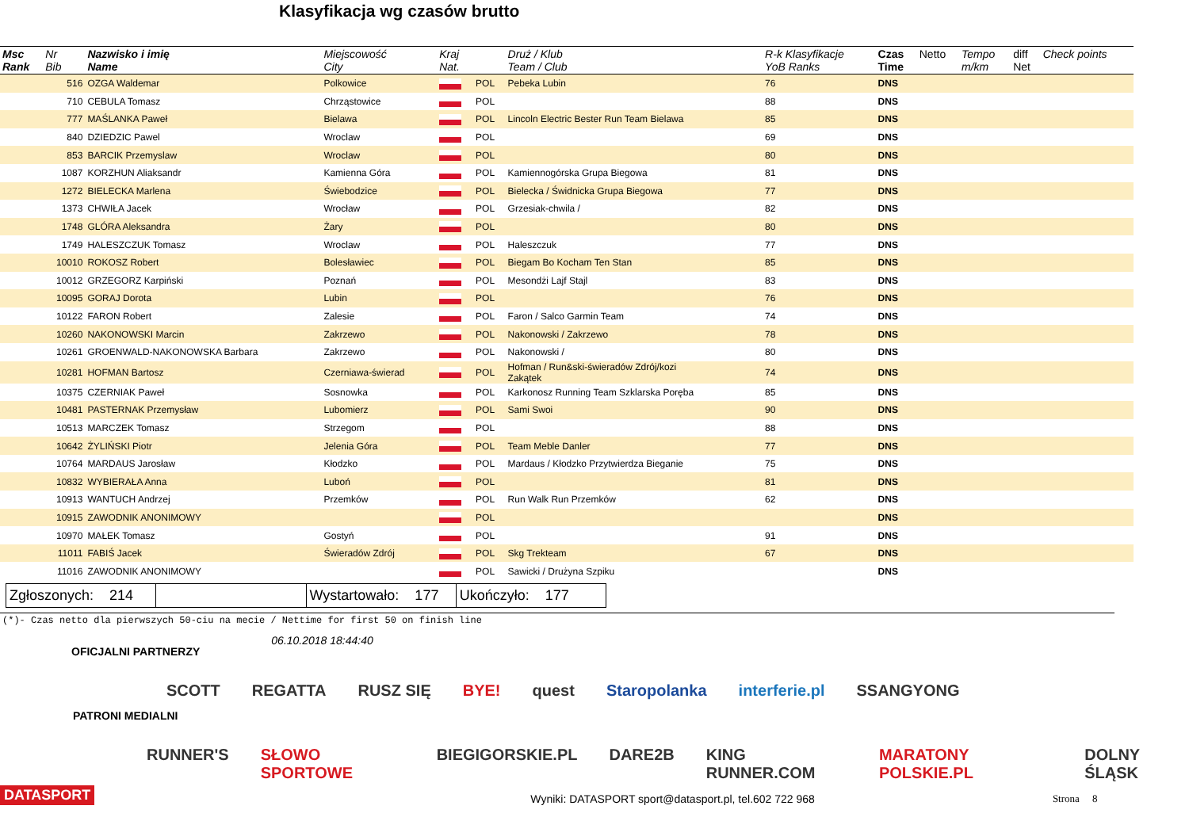Klasyfikacja wg czasów brutto
| Msc Rank | Nr Bib | Nazwisko i imię Name | Miejscowość City | Kraj Nat. | | Druż / Klub Team / Club | R-k Klasyfikacje YoB Ranks | Czas Time | Netto | Tempo m/km | diff Net | Check points |
| --- | --- | --- | --- | --- | --- | --- | --- | --- | --- | --- | --- | --- |
| | 516 | OZGA Waldemar | Polkowice | | POL | Pebeka Lubin | 76 | DNS | | | | |
| | 710 | CEBULA Tomasz | Chrząstowice | | POL | | 88 | DNS | | | | |
| | 777 | MAŚLANKA Paweł | Bielawa | | POL | Lincoln Electric Bester Run Team Bielawa | 85 | DNS | | | | |
| | 840 | DZIEDZIC Pawel | Wroclaw | | POL | | 69 | DNS | | | | |
| | 853 | BARCIK Przemyslaw | Wroclaw | | POL | | 80 | DNS | | | | |
| | 1087 | KORZHUN Aliaksandr | Kamienna Góra | | POL | Kamiennogórska Grupa Biegowa | 81 | DNS | | | | |
| | 1272 | BIELECKA Marlena | Świebodzice | | POL | Bielecka / Świdnicka Grupa Biegowa | 77 | DNS | | | | |
| | 1373 | CHWIŁA Jacek | Wrocław | | POL | Grzesiak-chwila / | 82 | DNS | | | | |
| | 1748 | GLÓRA Aleksandra | Żary | | POL | | 80 | DNS | | | | |
| | 1749 | HALESZCZUK Tomasz | Wroclaw | | POL | Haleszczuk | 77 | DNS | | | | |
| | 10010 | ROKOSZ Robert | Bolesławiec | | POL | Biegam Bo Kocham Ten Stan | 85 | DNS | | | | |
| | 10012 | GRZEGORZ Karpiński | Poznań | | POL | Mesondżi Lajf Stajl | 83 | DNS | | | | |
| | 10095 | GORAJ Dorota | Lubin | | POL | | 76 | DNS | | | | |
| | 10122 | FARON Robert | Zalesie | | POL | Faron / Salco Garmin Team | 74 | DNS | | | | |
| | 10260 | NAKONOWSKI Marcin | Zakrzewo | | POL | Nakonowski / Zakrzewo | 78 | DNS | | | | |
| | 10261 | GROENWALD-NAKONOWSKA Barbara | Zakrzewo | | POL | Nakonowski / | 80 | DNS | | | | |
| | 10281 | HOFMAN Bartosz | Czerniawa-świerad | | POL | Hofman / Run&ski-świeradów Zdrój/kozi Zakątek | 74 | DNS | | | | |
| | 10375 | CZERNIAK Paweł | Sosnowka | | POL | Karkonosz Running Team Szklarska Poręba | 85 | DNS | | | | |
| | 10481 | PASTERNAK Przemysław | Lubomierz | | POL | Sami Swoi | 90 | DNS | | | | |
| | 10513 | MARCZEK Tomasz | Strzegom | | POL | | 88 | DNS | | | | |
| | 10642 | ŻYLIŃSKI Piotr | Jelenia Góra | | POL | Team Meble Danler | 77 | DNS | | | | |
| | 10764 | MARDAUS Jarosław | Kłodzko | | POL | Mardaus / Kłodzko Przytwierdza Bieganie | 75 | DNS | | | | |
| | 10832 | WYBIERAŁA Anna | Luboń | | POL | | 81 | DNS | | | | |
| | 10913 | WANTUCH Andrzej | Przemków | | POL | Run Walk Run Przemków | 62 | DNS | | | | |
| | 10915 | ZAWODNIK ANONIMOWY | | | POL | | | DNS | | | | |
| | 10970 | MAŁEK Tomasz | Gostyń | | POL | | 91 | DNS | | | | |
| | 11011 | FABIŚ Jacek | Świeradów Zdrój | | POL | Skg Trekteam | 67 | DNS | | | | |
| | 11016 | ZAWODNIK ANONIMOWY | | | POL | Sawicki / Drużyna Szpiku | | DNS | | | | |
Zgłoszonych: 214 Wystartowało: 177 Ukończyło: 177
(*)- Czas netto dla pierwszych 50-ciu na mecie / Nettime for first 50 on finish line
OFICJALNI PARTNERZY 06.10.2018 18:44:40
SCOTT REGATTA RUSZ SIĘ BYE! quest Staropolanka interferie.pl SSANGYONG
PATRONI MEDIALNI
RUNNER'S SŁOWO SPORTOWE BIEGIGORSKIE.PL DARE2B KING RUNNER.COM MARATONY POLSKIE.PL DOLNY ŚLĄSK
DATASPORT Wyniki: DATASPORT sport@datasport.pl, tel.602 722 968 Strona 8